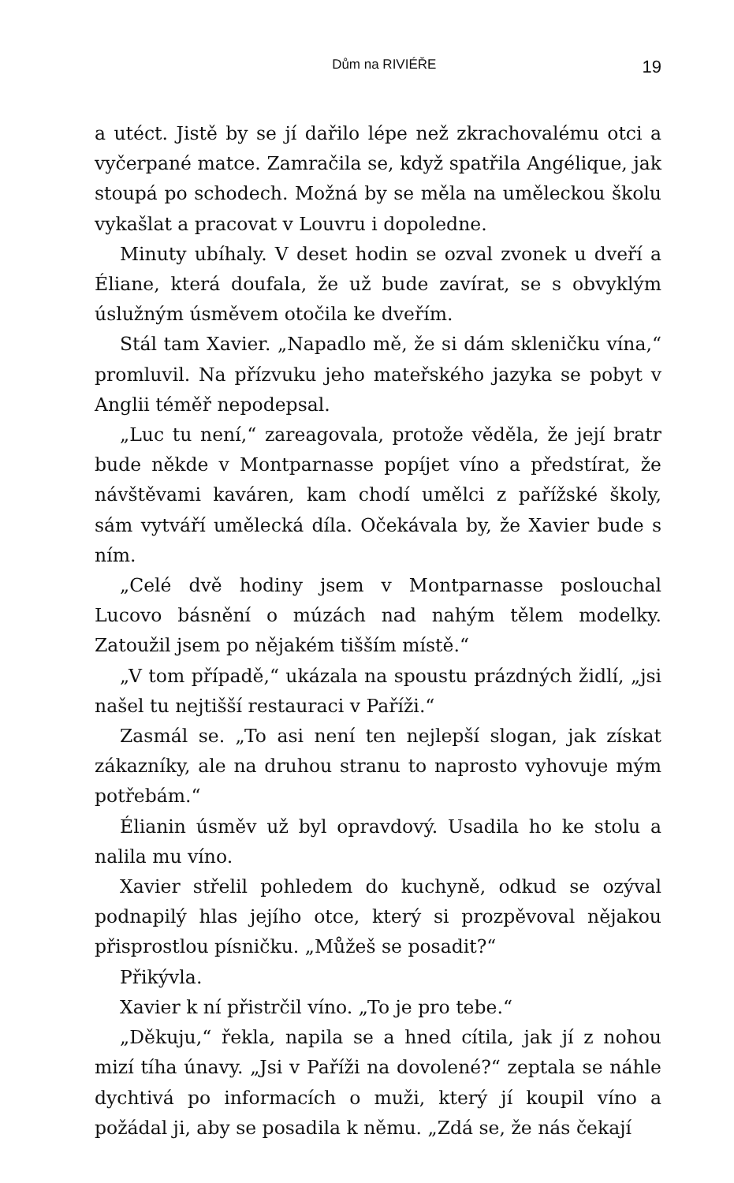Dům na RIVIÉŘE 19
a utéct. Jistě by se jí dařilo lépe než zkrachovalému otci a vyčerpané matce. Zamračila se, když spatřila Angélique, jak stoupá po schodech. Možná by se měla na uměleckou školu vykašlat a pracovat v Louvru i dopoledne.
Minuty ubíhaly. V deset hodin se ozval zvonek u dveří a Éliane, která doufala, že už bude zavírat, se s obvyklým úslužným úsměvem otočila ke dveřím.
Stál tam Xavier. „Napadlo mě, že si dám skleničku vína,“ promluvil. Na přízvuku jeho mateřského jazyka se pobyt v Anglii téměř nepodepsal.
„Luc tu není,“ zareagovala, protože věděla, že její bratr bude někde v Montparnasse popíjet víno a předstírat, že návštěvami kaváren, kam chodí umělci z pařížské školy, sám vytváří umělecká díla. Očekávala by, že Xavier bude s ním.
„Celé dvě hodiny jsem v Montparnasse poslouchal Lucovo básnění o múzách nad nahým tělem modelky. Zatoužil jsem po nějakém tišším místě.“
„V tom případě,“ ukázala na spoustu prázdných židlí, „jsi našel tu nejtišší restauraci v Paříži.“
Zasmál se. „To asi není ten nejlepší slogan, jak získat zákazníky, ale na druhou stranu to naprosto vyhovuje mým potřebám.“
Élianin úsměv už byl opravdový. Usadila ho ke stolu a nalila mu víno.
Xavier střelil pohledem do kuchyně, odkud se ozýval podnapilý hlas jejího otce, který si prozpěvoval nějakou přisprostlou písničku. „Můžeš se posadit?“
Přikývla.
Xavier k ní přistrčil víno. „To je pro tebe.“
„Děkuju,“ řekla, napila se a hned cítila, jak jí z nohou mizí tíha únavy. „Jsi v Paříži na dovolené?“ zeptala se náhle dychtivá po informacích o muži, který jí koupil víno a požádal ji, aby se posadila k němu. „Zdá se, že nás čekají